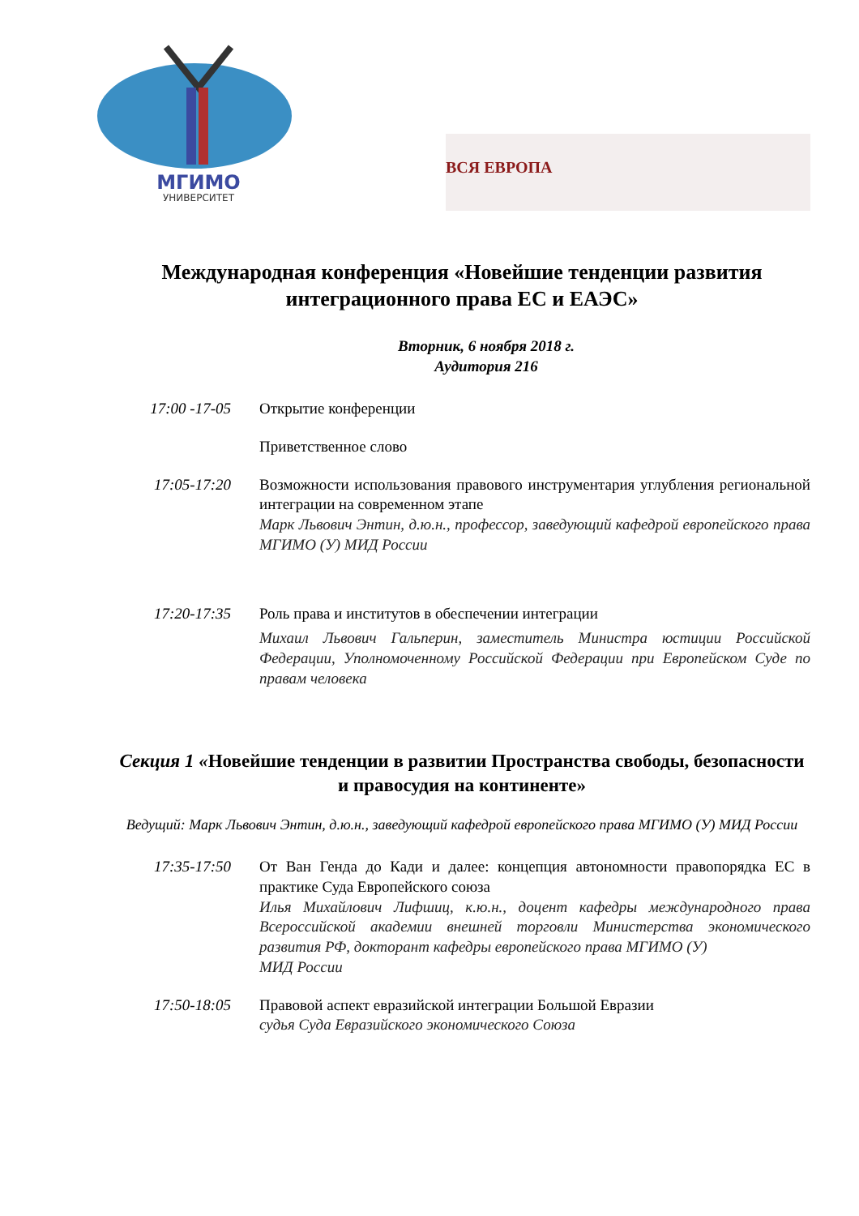МГИМО
УНИВЕРСИТЕТ
ВСЯ ЕВРОПА
Международная конференция «Новейшие тенденции развития интеграционного права ЕС и ЕАЭС»
Вторник, 6 ноября 2018 г.
Аудитория 216
17:00 -17-05 Открытие конференции
Приветственное слово
17:05-17:20 Возможности использования правового инструментария углубления региональной интеграции на современном этапе
Марк Львович Энтин, д.ю.н., профессор, заведующий кафедрой европейского права МГИМО (У) МИД России
17:20-17:35 Роль права и институтов в обеспечении интеграции
Михаил Львович Гальперин, заместитель Министра юстиции Российской Федерации, Уполномоченному Российской Федерации при Европейском Суде по правам человека
Секция 1 «Новейшие тенденции в развитии Пространства свободы, безопасности и правосудия на континенте»
Ведущий: Марк Львович Энтин, д.ю.н., заведующий кафедрой европейского права МГИМО (У) МИД России
17:35-17:50 От Ван Генда до Кади и далее: концепция автономности правопорядка ЕС в практике Суда Европейского союза
Илья Михайлович Лифшиц, к.ю.н., доцент кафедры международного права Всероссийской академии внешней торговли Министерства экономического развития РФ, докторант кафедры европейского права МГИМО (У)
МИД России
17:50-18:05 Правовой аспект евразийской интеграции Большой Евразии
судья Суда Евразийского экономического Союза